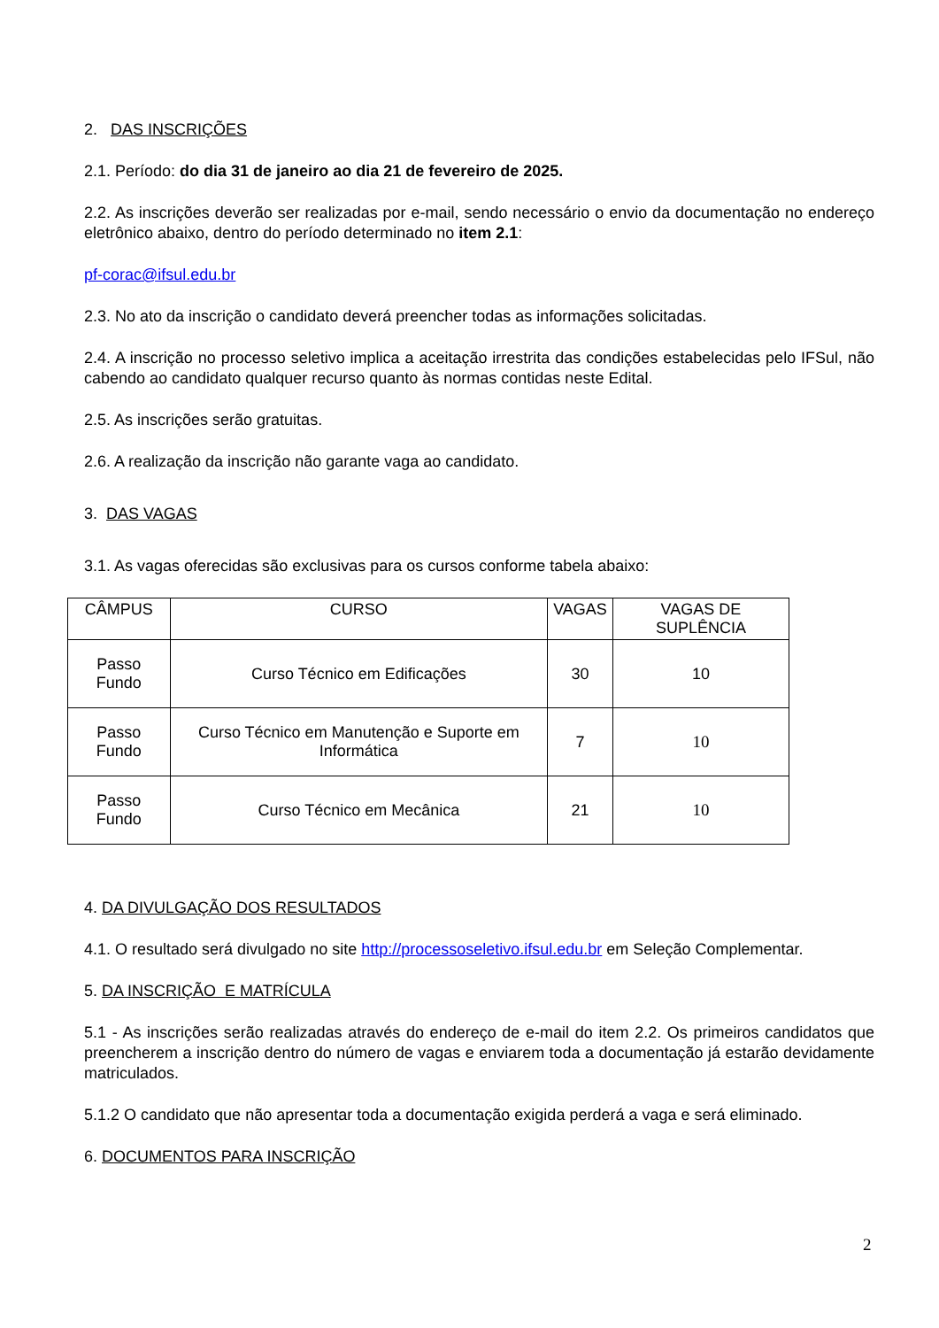2. DAS INSCRIÇÕES
2.1. Período: do dia 31 de janeiro ao dia 21 de fevereiro de 2025.
2.2. As inscrições deverão ser realizadas por e-mail, sendo necessário o envio da documentação no endereço eletrônico abaixo, dentro do período determinado no item 2.1:
pf-corac@ifsul.edu.br
2.3. No ato da inscrição o candidato deverá preencher todas as informações solicitadas.
2.4. A inscrição no processo seletivo implica a aceitação irrestrita das condições estabelecidas pelo IFSul, não cabendo ao candidato qualquer recurso quanto às normas contidas neste Edital.
2.5. As inscrições serão gratuitas.
2.6. A realização da inscrição não garante vaga ao candidato.
3. DAS VAGAS
3.1. As vagas oferecidas são exclusivas para os cursos conforme tabela abaixo:
| CÂMPUS | CURSO | VAGAS | VAGAS DE SUPLÊNCIA |
| --- | --- | --- | --- |
| Passo Fundo | Curso Técnico em Edificações | 30 | 10 |
| Passo Fundo | Curso Técnico em Manutenção e Suporte em Informática | 7 | 10 |
| Passo Fundo | Curso Técnico em Mecânica | 21 | 10 |
4. DA DIVULGAÇÃO DOS RESULTADOS
4.1. O resultado será divulgado no site http://processoseletivo.ifsul.edu.br em Seleção Complementar.
5. DA INSCRIÇÃO E MATRÍCULA
5.1 - As inscrições serão realizadas através do endereço de e-mail do item 2.2. Os primeiros candidatos que preencherem a inscrição dentro do número de vagas e enviarem toda a documentação já estarão devidamente matriculados.
5.1.2 O candidato que não apresentar toda a documentação exigida perderá a vaga e será eliminado.
6. DOCUMENTOS PARA INSCRIÇÃO
2